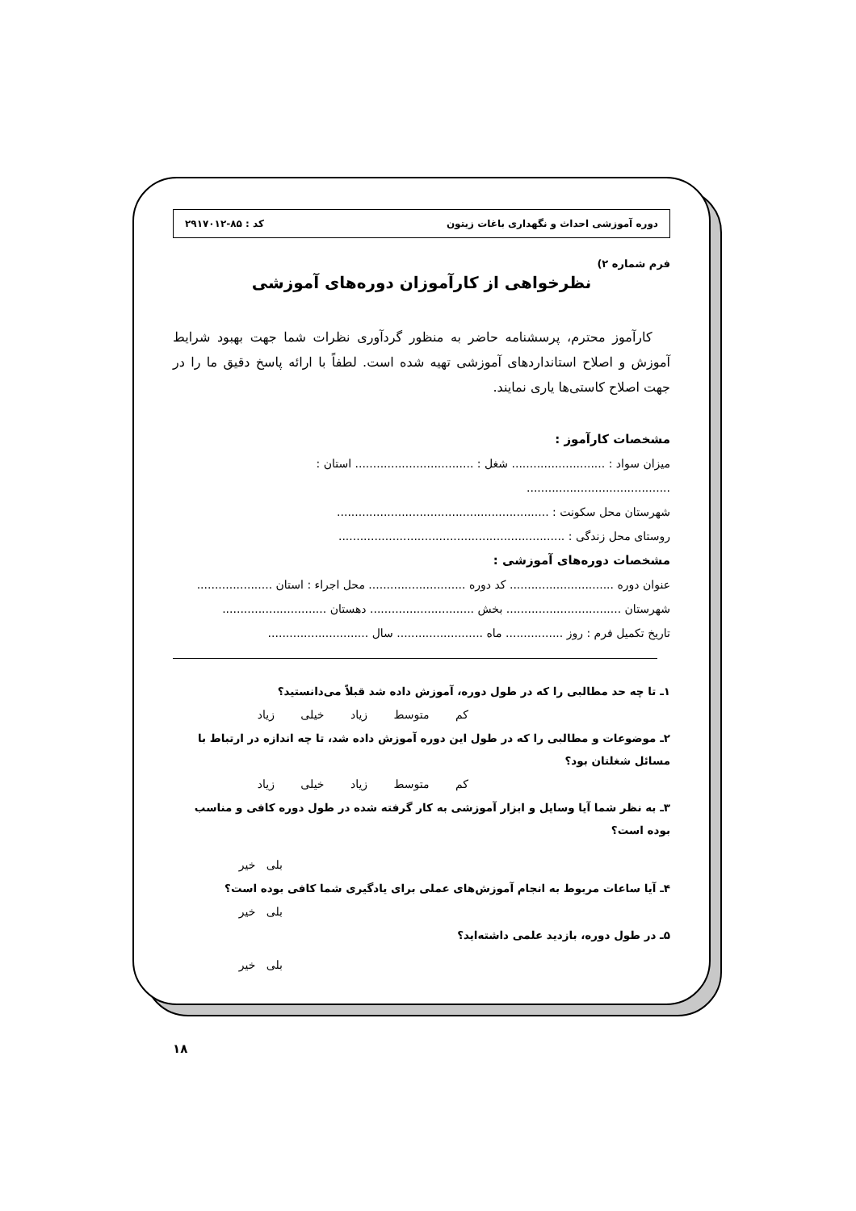دوره آموزشی احداث و نگهداری باغات زیتون کد : ۸۵-۲۹۱۷۰۱۲
فرم شماره ۲)
نظرخواهی از کارآموزان دوره‌های آموزشی
کارآموز محترم، پرسشنامه حاضر به منظور گردآوری نظرات شما جهت بهبود شرایط آموزش و اصلاح استانداردهای آموزشی تهیه شده است. لطفاً با ارائه پاسخ دقیق ما را در جهت اصلاح کاستی‌ها یاری نمایند.
مشخصات کارآموز :
میزان سواد : .......................... شغل : ................................. استان : ........................................
شهرستان محل سکونت : ...........................................................
روستای محل زندگی : ...............................................................
مشخصات دوره‌های آموزشی :
عنوان دوره ............................. کد دوره ........................... محل اجراء : استان .....................
شهرستان ................................ بخش ............................. دهستان .............................
تاریخ تکمیل فرم : روز ................ ماه ........................ سال ............................
۱ـ تا چه حد مطالبی را که در طول دوره، آموزش داده شد قبلاً می‌دانستید؟
کم متوسط زیاد خیلی زیاد
۲ـ موضوعات و مطالبی را که در طول این دوره آموزش داده شد، تا چه اندازه در ارتباط با مسائل شغلتان بود؟
کم متوسط زیاد خیلی زیاد
۳ـ به نظر شما آیا وسایل و ابزار آموزشی به کار گرفته شده در طول دوره کافی و مناسب بوده است؟
بلی خیر
۴ـ آیا ساعات مربوط به انجام آموزش‌های عملی برای یادگیری شما کافی بوده است؟
بلی خیر
۵ـ در طول دوره، بازدید علمی داشته‌اید؟
بلی خیر
۱۸